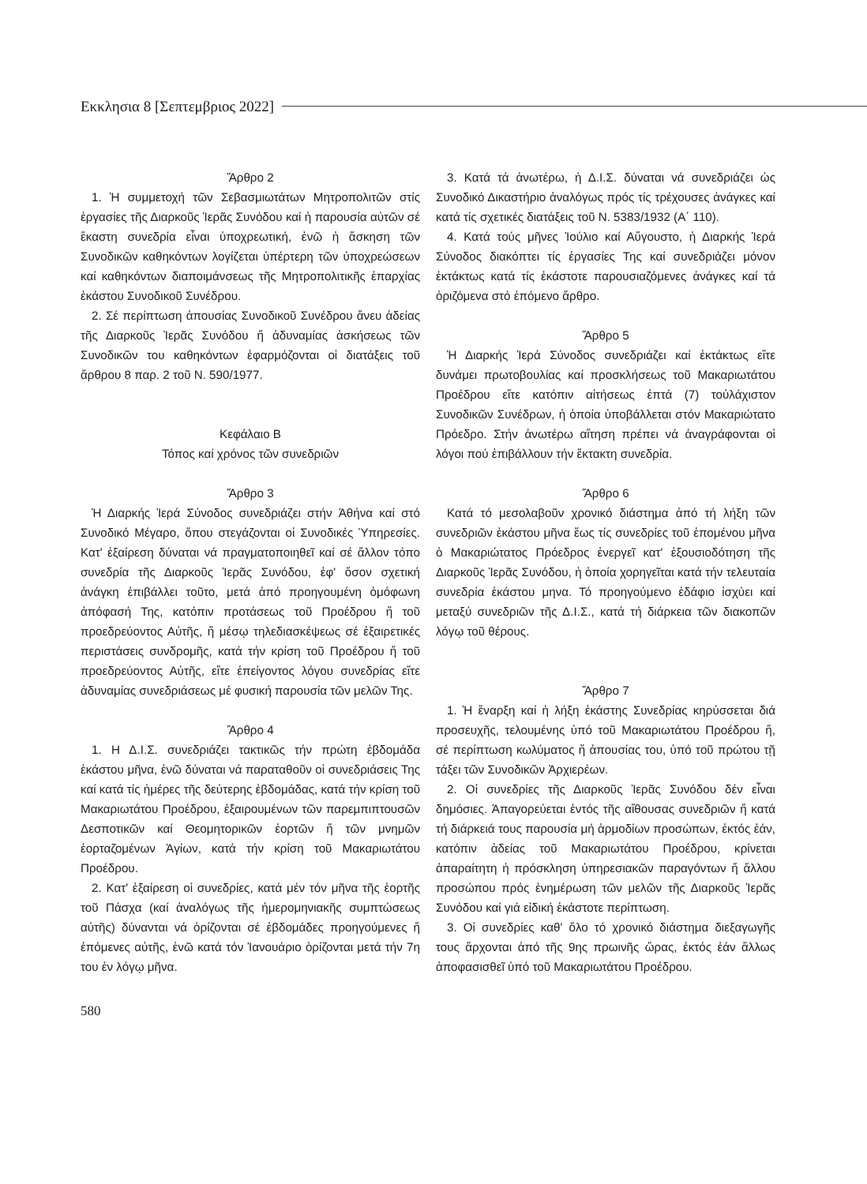Εκκλησια 8 [Σεπτεμβριος 2022]
Ἄρθρο 2
1. Ἡ συμμετοχή τῶν Σεβασμιωτάτων Μητροπολιτῶν στίς ἐργασίες τῆς Διαρκοῦς Ἱερᾶς Συνόδου καί ἡ παρουσία αὐτῶν σέ ἕκαστη συνεδρία εἶναι ὑποχρεωτική, ἐνῶ ἡ ἄσκηση τῶν Συνοδικῶν καθηκόντων λογίζεται ὑπέρτερη τῶν ὑποχρεώσεων καί καθηκόντων διαποιμάνσεως τῆς Μητροπολιτικῆς ἐπαρχίας ἑκάστου Συνοδικοῦ Συνέδρου.
2. Σέ περίπτωση ἀπουσίας Συνοδικοῦ Συνέδρου ἄνευ ἀδείας τῆς Διαρκοῦς Ἱερᾶς Συνόδου ἤ ἀδυναμίας ἀσκήσεως τῶν Συνοδικῶν του καθηκόντων ἐφαρμόζονται οἱ διατάξεις τοῦ ἄρθρου 8 παρ. 2 τοῦ Ν. 590/1977.
Κεφάλαιο Β
Τόπος καί χρόνος τῶν συνεδριῶν
Ἄρθρο 3
Ἡ Διαρκής Ἱερά Σύνοδος συνεδριάζει στήν Ἀθήνα καί στό Συνοδικό Μέγαρο, ὅπου στεγάζονται οἱ Συνοδικές Ὑπηρεσίες. Κατ' ἐξαίρεση δύναται νά πραγματοποιηθεῖ καί σέ ἄλλον τόπο συνεδρία τῆς Διαρκοῦς Ἱερᾶς Συνόδου, ἐφ' ὅσον σχετική ἀνάγκη ἐπιβάλλει τοῦτο, μετά ἀπό προηγουμένη ὁμόφωνη ἀπόφασή Της, κατόπιν προτάσεως τοῦ Προέδρου ἤ τοῦ προεδρεύοντος Αὐτῆς, ἤ μέσῳ τηλεδιασκέψεως σέ ἐξαιρετικές περιστάσεις συνδρομῆς, κατά τήν κρίση τοῦ Προέδρου ἤ τοῦ προεδρεύοντος Αὐτῆς, εἴτε ἐπείγοντος λόγου συνεδρίας εἴτε ἀδυναμίας συνεδριάσεως μέ φυσική παρουσία τῶν μελῶν Της.
Ἄρθρο 4
1. Η Δ.Ι.Σ. συνεδριάζει τακτικῶς τήν πρώτη ἑβδομάδα ἑκάστου μῆνα, ἐνῶ δύναται νά παραταθοῦν οἱ συνεδριάσεις Της καί κατά τίς ἡμέρες τῆς δεύτερης ἑβδομάδας, κατά τήν κρίση τοῦ Μακαριωτάτου Προέδρου, ἐξαιρουμένων τῶν παρεμπιπτουσῶν Δεσποτικῶν καί Θεομητορικῶν ἑορτῶν ἤ τῶν μνημῶν ἑορταζομένων Ἁγίων, κατά τήν κρίση τοῦ Μακαριωτάτου Προέδρου.
2. Κατ' ἐξαίρεση οἱ συνεδρίες, κατά μέν τόν μῆνα τῆς ἑορτῆς τοῦ Πάσχα (καί ἀναλόγως τῆς ἡμερομηνιακῆς συμπτώσεως αὐτῆς) δύνανται νά ὁρίζονται σέ ἑβδομάδες προηγούμενες ἤ ἑπόμενες αὐτῆς, ἐνῶ κατά τόν Ἰανουάριο ὁρίζονται μετά τήν 7η του ἐν λόγῳ μῆνα.
3. Κατά τά ἀνωτέρω, ἡ Δ.Ι.Σ. δύναται νά συνεδριάζει ὡς Συνοδικό Δικαστήριο ἀναλόγως πρός τίς τρέχουσες ἀνάγκες καί κατά τίς σχετικές διατάξεις τοῦ Ν. 5383/1932 (Α΄ 110).
4. Κατά τούς μῆνες Ἰούλιο καί Αὔγουστο, ἡ Διαρκής Ἱερά Σύνοδος διακόπτει τίς ἐργασίες Της καί συνεδριάζει μόνον ἐκτάκτως κατά τίς ἑκάστοτε παρουσιαζόμενες ἀνάγκες καί τά ὁριζόμενα στό ἑπόμενο ἄρθρο.
Ἄρθρο 5
Ἡ Διαρκής Ἱερά Σύνοδος συνεδριάζει καί ἐκτάκτως εἴτε δυνάμει πρωτοβουλίας καί προσκλήσεως τοῦ Μακαριωτάτου Προέδρου εἴτε κατόπιν αἰτήσεως ἑπτά (7) τοὐλάχιστον Συνοδικῶν Συνέδρων, ἡ ὁποία ὑποβάλλεται στόν Μακαριώτατο Πρόεδρο. Στήν ἀνωτέρω αἴτηση πρέπει νά ἀναγράφονται οἱ λόγοι πού ἐπιβάλλουν τήν ἔκτακτη συνεδρία.
Ἄρθρο 6
Κατά τό μεσολαβοῦν χρονικό διάστημα ἀπό τή λήξη τῶν συνεδριῶν ἑκάστου μῆνα ἕως τίς συνεδρίες τοῦ ἑπομένου μῆνα ὁ Μακαριώτατος Πρόεδρος ἐνεργεῖ κατ' ἐξουσιοδότηση τῆς Διαρκοῦς Ἱερᾶς Συνόδου, ἡ ὁποία χορηγεῖται κατά τήν τελευταία συνεδρία ἑκάστου μηνα. Τό προηγούμενο ἐδάφιο ἰσχύει καί μεταξύ συνεδριῶν τῆς Δ.Ι.Σ., κατά τή διάρκεια τῶν διακοπῶν λόγῳ τοῦ θέρους.
Ἄρθρο 7
1. Ἡ ἔναρξη καί ἡ λήξη ἑκάστης Συνεδρίας κηρύσσεται διά προσευχῆς, τελουμένης ὑπό τοῦ Μακαριωτάτου Προέδρου ἤ, σέ περίπτωση κωλύματος ἤ ἀπουσίας του, ὑπό τοῦ πρώτου τῇ τάξει τῶν Συνοδικῶν Ἀρχιερέων.
2. Οἱ συνεδρίες τῆς Διαρκοῦς Ἱερᾶς Συνόδου δέν εἶναι δημόσιες. Ἀπαγορεύεται ἐντός τῆς αἴθουσας συνεδριῶν ἤ κατά τή διάρκειά τους παρουσία μή ἁρμοδίων προσώπων, ἐκτός ἐάν, κατόπιν ἀδείας τοῦ Μακαριωτάτου Προέδρου, κρίνεται ἀπαραίτητη ἡ πρόσκληση ὑπηρεσιακῶν παραγόντων ἤ ἄλλου προσώπου πρός ἐνημέρωση τῶν μελῶν τῆς Διαρκοῦς Ἱερᾶς Συνόδου καί γιά εἰδική ἑκάστοτε περίπτωση.
3. Οἱ συνεδρίες καθ' ὅλο τό χρονικό διάστημα διεξαγωγῆς τους ἄρχονται ἀπό τῆς 9ης πρωινῆς ὥρας, ἐκτός ἐάν ἄλλως ἀποφασισθεῖ ὑπό τοῦ Μακαριωτάτου Προέδρου.
580